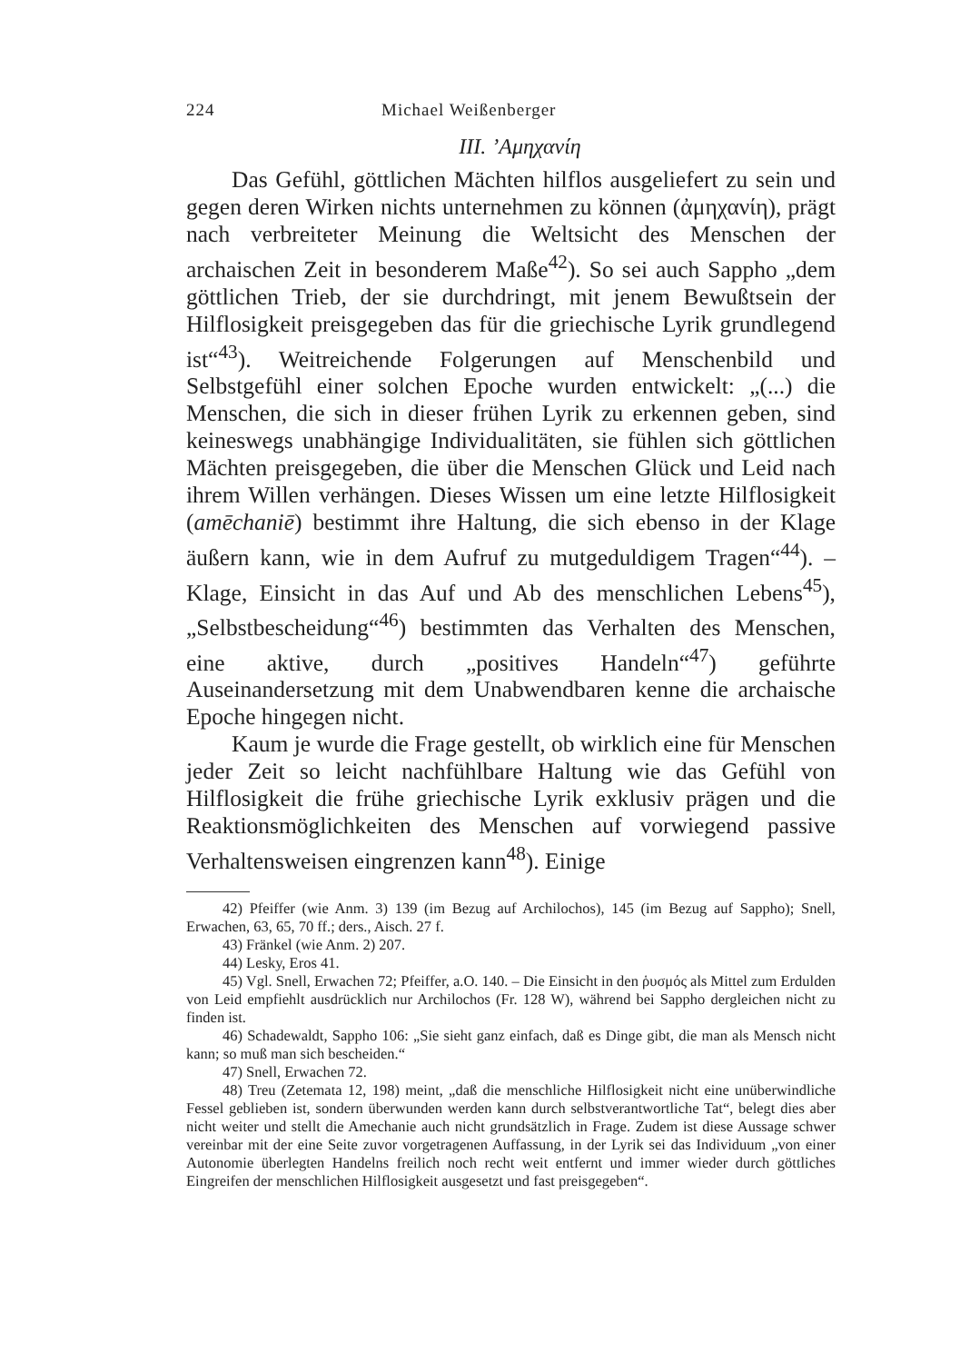224 Michael Weißenberger
III. ’Αμηχανίη
Das Gefühl, göttlichen Mächten hilflos ausgeliefert zu sein und gegen deren Wirken nichts unternehmen zu können (ἀμηχανίη), prägt nach verbreiteter Meinung die Weltsicht des Menschen der archaischen Zeit in besonderem Maße<sup>42</sup>). So sei auch Sappho „dem göttlichen Trieb, der sie durchdringt, mit jenem Bewußtsein der Hilflosigkeit preisgegeben das für die griechische Lyrik grundlegend ist“<sup>43</sup>). Weitreichende Folgerungen auf Menschenbild und Selbstgefühl einer solchen Epoche wurden entwickelt: „(...) die Menschen, die sich in dieser frühen Lyrik zu erkennen geben, sind keineswegs unabhängige Individualitäten, sie fühlen sich göttlichen Mächten preisgegeben, die über die Menschen Glück und Leid nach ihrem Willen verhängen. Dieses Wissen um eine letzte Hilflosigkeit (amēchaniē) bestimmt ihre Haltung, die sich ebenso in der Klage äußern kann, wie in dem Aufruf zu mutgeduldigem Tragen“<sup>44</sup>). – Klage, Einsicht in das Auf und Ab des menschlichen Lebens<sup>45</sup>), „Selbstbescheidung“<sup>46</sup>) bestimmten das Verhalten des Menschen, eine aktive, durch „positives Handeln“<sup>47</sup>) geführte Auseinandersetzung mit dem Unabwendbaren kenne die archaische Epoche hingegen nicht.
Kaum je wurde die Frage gestellt, ob wirklich eine für Menschen jeder Zeit so leicht nachfühlbare Haltung wie das Gefühl von Hilflosigkeit die frühe griechische Lyrik exklusiv prägen und die Reaktionsmöglichkeiten des Menschen auf vorwiegend passive Verhaltensweisen eingrenzen kann<sup>48</sup>). Einige
42) Pfeiffer (wie Anm. 3) 139 (im Bezug auf Archilochos), 145 (im Bezug auf Sappho); Snell, Erwachen, 63, 65, 70 ff.; ders., Aisch. 27 f.
43) Fränkel (wie Anm. 2) 207.
44) Lesky, Eros 41.
45) Vgl. Snell, Erwachen 72; Pfeiffer, a.O. 140. – Die Einsicht in den ῥυσμός als Mittel zum Erdulden von Leid empfiehlt ausdrücklich nur Archilochos (Fr. 128 W), während bei Sappho dergleichen nicht zu finden ist.
46) Schadewaldt, Sappho 106: „Sie sieht ganz einfach, daß es Dinge gibt, die man als Mensch nicht kann; so muß man sich bescheiden.“
47) Snell, Erwachen 72.
48) Treu (Zetemata 12, 198) meint, „daß die menschliche Hilflosigkeit nicht eine unüberwindliche Fessel geblieben ist, sondern überwunden werden kann durch selbstverantwortliche Tat“, belegt dies aber nicht weiter und stellt die Amechanie auch nicht grundsätzlich in Frage. Zudem ist diese Aussage schwer vereinbar mit der eine Seite zuvor vorgetragenen Auffassung, in der Lyrik sei das Individuum „von einer Autonomie überlegten Handelns freilich noch recht weit entfernt und immer wieder durch göttliches Eingreifen der menschlichen Hilflosigkeit ausgesetzt und fast preisgegeben“.